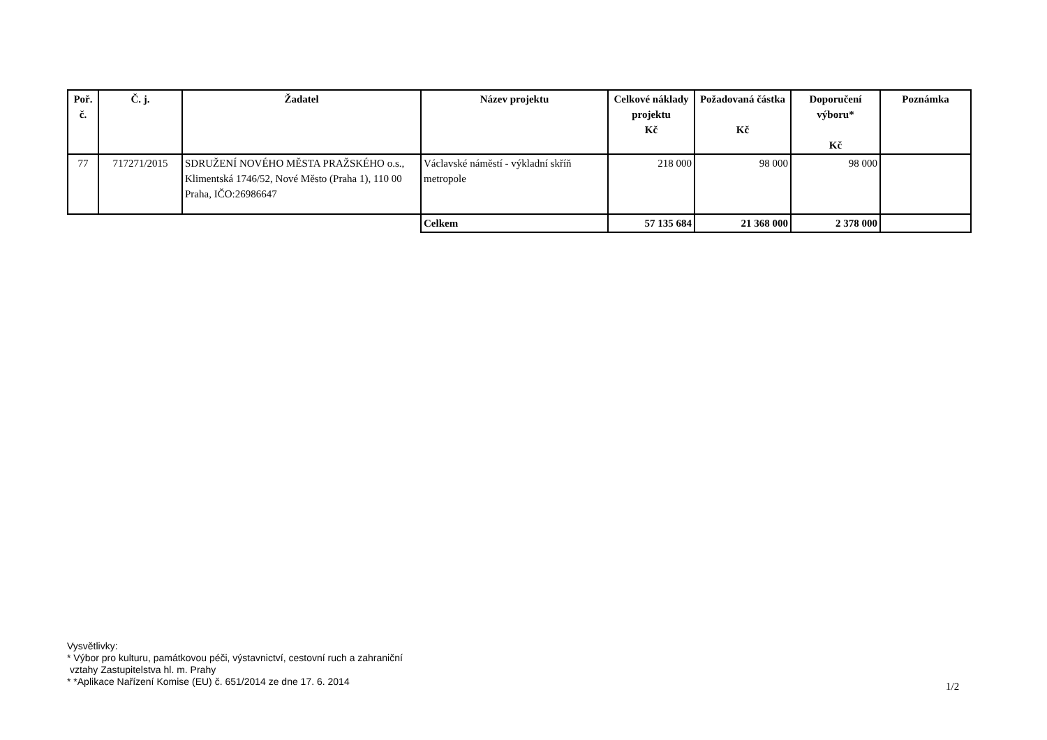| Poř. č. | Č. j. | Žadatel | Název projektu | Celkové náklady projektu Kč | Požadovaná částka Kč | Doporučení výboru* Kč | Poznámka |
| --- | --- | --- | --- | --- | --- | --- | --- |
| 77 | 717271/2015 | SDRUŽENÍ NOVÉHO MĚSTA PRAŽSKÉHO o.s., Klimentská 1746/52, Nové Město (Praha 1), 110 00 Praha, IČO:26986647 | Václavské náměstí - výkladní skříň metropole | 218 000 | 98 000 | 98 000 | |
| | | | Celkem | 57 135 684 | 21 368 000 | 2 378 000 | |
Vysvětlivky:
* Výbor pro kulturu, památkovou péči, výstavnictví, cestovní ruch a zahraniční
vztahy Zastupitelstva hl. m. Prahy
* *Aplikace Nařízení Komise (EU) č. 651/2014 ze dne 17. 6. 2014
1/2